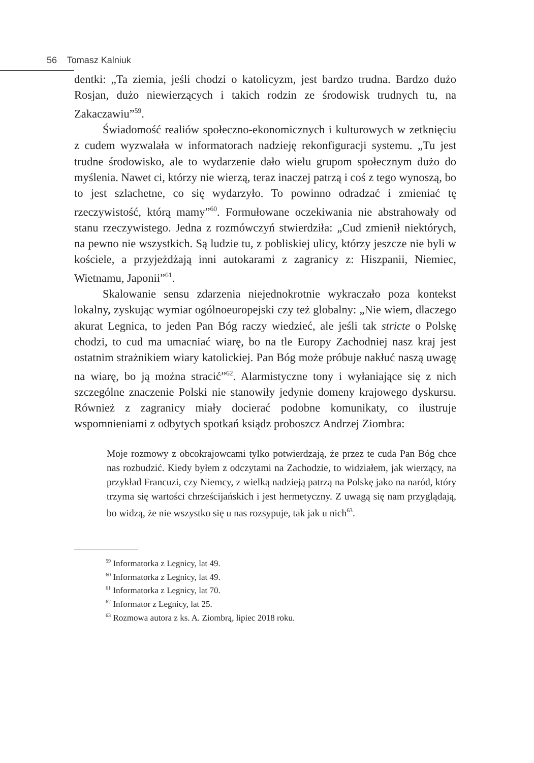56 Tomasz Kalniuk
dentki: „Ta ziemia, jeśli chodzi o katolicyzm, jest bardzo trudna. Bardzo dużo Rosjan, dużo niewierzących i takich rodzin ze środowisk trudnych tu, na Zakaczawiu”<sup>59</sup>.
Świadomość realiów społeczno-ekonomicznych i kulturowych w zetknięciu z cudem wyzwalała w informatorach nadzieję rekonfiguracji systemu. „Tu jest trudne środowisko, ale to wydarzenie dało wielu grupom społecznym dużo do myślenia. Nawet ci, którzy nie wierzą, teraz inaczej patrzą i coś z tego wynoszą, bo to jest szlachetne, co się wydarzyło. To powinno odradzać i zmieniać tę rzeczywistość, którą mamy”<sup>60</sup>. Formułowane oczekiwania nie abstrahowały od stanu rzeczywistego. Jedna z rozmówczyń stwierdziła: „Cud zmienił niektórych, na pewno nie wszystkich. Są ludzie tu, z pobliskiej ulicy, którzy jeszcze nie byli w kościele, a przyjeżdżają inni autokarami z zagranicy z: Hiszpanii, Niemiec, Wietnamu, Japonii”<sup>61</sup>.
Skalowanie sensu zdarzenia niejednokrotnie wykraczało poza kontekst lokalny, zyskując wymiar ogólnoeuropejski czy też globalny: „Nie wiem, dlaczego akurat Legnica, to jeden Pan Bóg raczy wiedzieć, ale jeśli tak stricte o Polskę chodzi, to cud ma umacniać wiarę, bo na tle Europy Zachodniej nasz kraj jest ostatnim strażnikiem wiary katolickiej. Pan Bóg może próbuje nakłuć naszą uwagę na wiarę, bo ją można stracić”<sup>62</sup>. Alarmistyczne tony i wyłaniające się z nich szczególne znaczenie Polski nie stanowiły jedynie domeny krajowego dyskursu. Również z zagranicy miały docierać podobne komunikaty, co ilustruje wspomnieniami z odbytych spotkań ksiądz proboszcz Andrzej Ziombra:
Moje rozmowy z obcokrajowcami tylko potwierdzają, że przez te cuda Pan Bóg chce nas rozbudzić. Kiedy byłem z odczytami na Zachodzie, to widziałem, jak wierzący, na przykład Francuzi, czy Niemcy, z wielką nadzieją patrzą na Polskę jako na naród, który trzyma się wartości chrześcijańskich i jest hermetyczny. Z uwagą się nam przyglądają, bo widzą, że nie wszystko się u nas rozsypuje, tak jak u nich<sup>63</sup>.
<sup>59</sup> Informatorka z Legnicy, lat 49.
<sup>60</sup> Informatorka z Legnicy, lat 49.
<sup>61</sup> Informatorka z Legnicy, lat 70.
<sup>62</sup> Informator z Legnicy, lat 25.
<sup>63</sup> Rozmowa autora z ks. A. Ziombrą, lipiec 2018 roku.